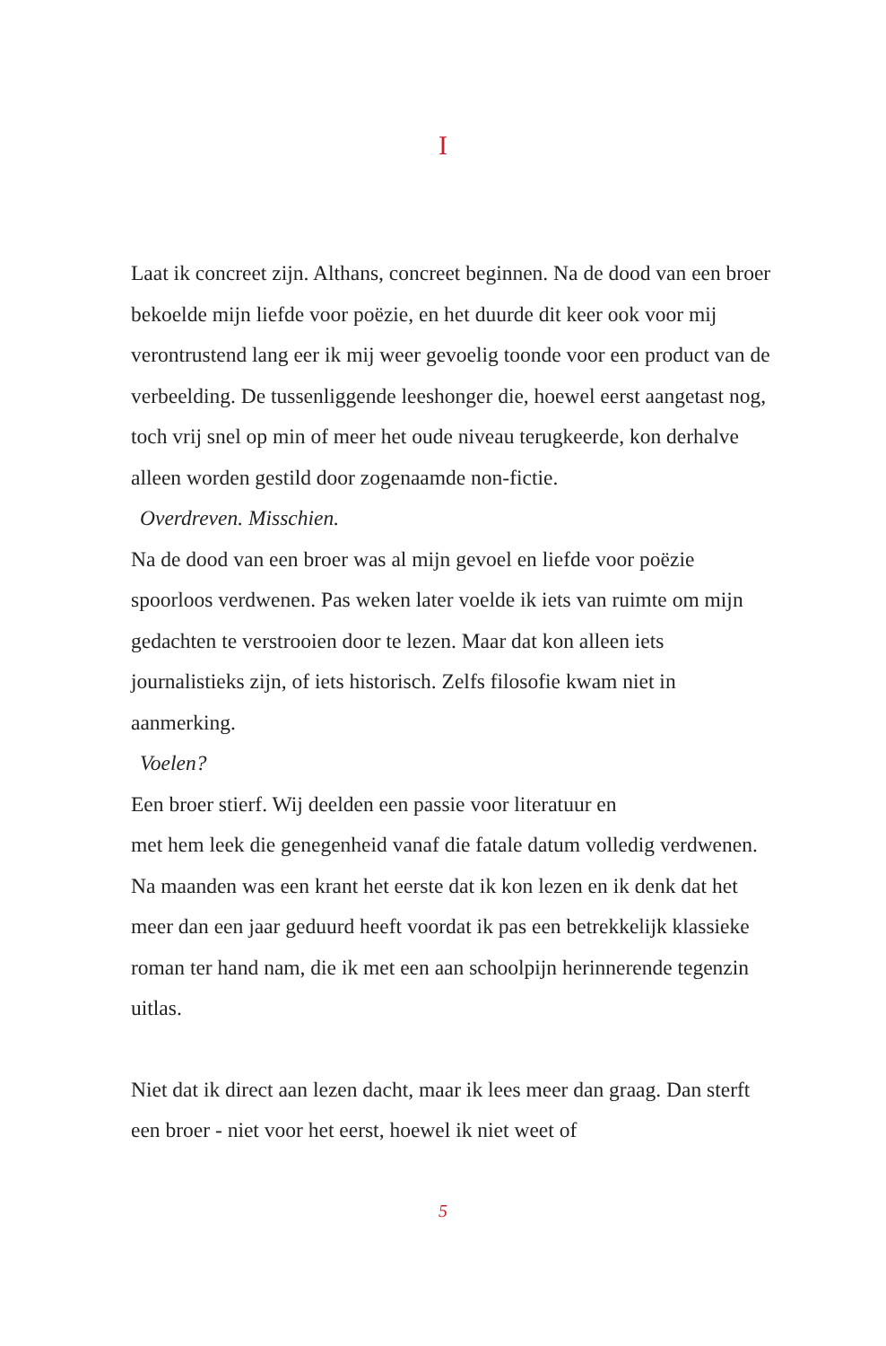I
Laat ik concreet zijn. Althans, concreet beginnen. Na de dood van een broer bekoelde mijn liefde voor poëzie, en het duurde dit keer ook voor mij verontrustend lang eer ik mij weer gevoelig toonde voor een product van de verbeelding. De tussenliggende leeshonger die, hoewel eerst aangetast nog, toch vrij snel op min of meer het oude niveau terugkeerde, kon derhalve alleen worden gestild door zogenaamde non-fictie.
Overdreven. Misschien.
Na de dood van een broer was al mijn gevoel en liefde voor poëzie spoorloos verdwenen. Pas weken later voelde ik iets van ruimte om mijn gedachten te verstrooien door te lezen. Maar dat kon alleen iets journalistieks zijn, of iets historisch. Zelfs filosofie kwam niet in aanmerking.
Voelen?
Een broer stierf. Wij deelden een passie voor literatuur en
met hem leek die genegenheid vanaf die fatale datum volledig verdwenen. Na maanden was een krant het eerste dat ik kon lezen en ik denk dat het meer dan een jaar geduurd heeft voordat ik pas een betrekkelijk klassieke roman ter hand nam, die ik met een aan schoolpijn herinnerende tegenzin uitlas.
Niet dat ik direct aan lezen dacht, maar ik lees meer dan graag. Dan sterft een broer - niet voor het eerst, hoewel ik niet weet of
5